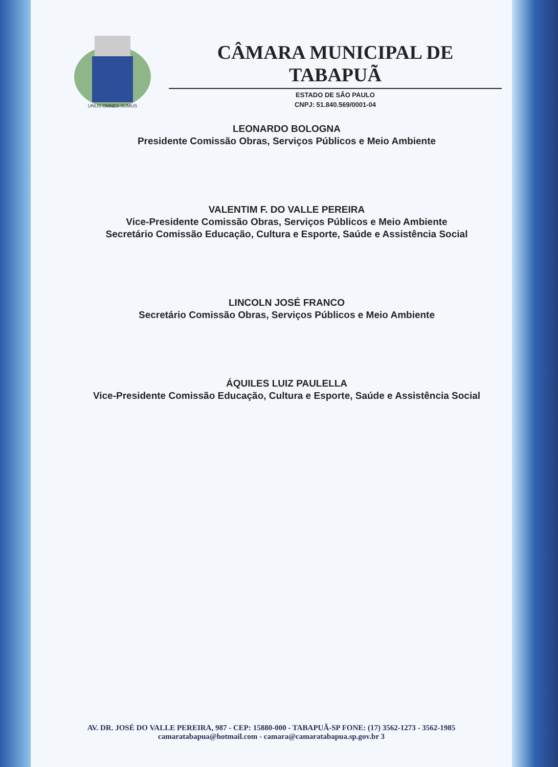UNUS OMNES SUMUS
CÂMARA MUNICIPAL DE TABAPUÃ
ESTADO DE SÃO PAULO
CNPJ: 51.840.569/0001-04
LEONARDO BOLOGNA
Presidente Comissão Obras, Serviços Públicos e Meio Ambiente
VALENTIM F. DO VALLE PEREIRA
Vice-Presidente Comissão Obras, Serviços Públicos e Meio Ambiente
Secretário Comissão Educação, Cultura e Esporte, Saúde e Assistência Social
LINCOLN JOSÉ FRANCO
Secretário Comissão Obras, Serviços Públicos e Meio Ambiente
ÁQUILES LUIZ PAULELLA
Vice-Presidente Comissão Educação, Cultura e Esporte, Saúde e Assistência Social
AV. DR. JOSÉ DO VALLE PEREIRA, 987 - CEP: 15880-000 - TABAPUÃ-SP FONE: (17) 3562-1273 - 3562-1985
camaratabapua@hotmail.com - camara@camaratabapua.sp.gov.br 3